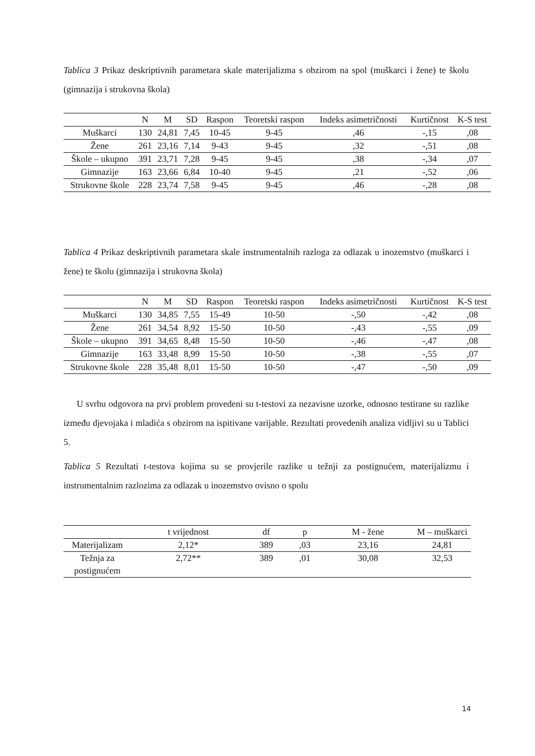Tablica 3 Prikaz deskriptivnih parametara skale materijalizma s obzirom na spol (muškarci i žene) te školu (gimnazija i strukovna škola)
| | N | M | SD | Raspon | Teoretski raspon | Indeks asimetričnosti | Kurtičnost | K-S test |
| --- | --- | --- | --- | --- | --- | --- | --- | --- |
| Muškarci | 130 | 24,81 | 7,45 | 10-45 | 9-45 | ,46 | -,15 | ,08 |
| Žene | 261 | 23,16 | 7,14 | 9-43 | 9-45 | ,32 | -,51 | ,08 |
| Škole – ukupno | 391 | 23,71 | 7,28 | 9-45 | 9-45 | ,38 | -,34 | ,07 |
| Gimnazije | 163 | 23,66 | 6,84 | 10-40 | 9-45 | ,21 | -,52 | ,06 |
| Strukovne škole | 228 | 23,74 | 7,58 | 9-45 | 9-45 | ,46 | -,28 | ,08 |
Tablica 4 Prikaz deskriptivnih parametara skale instrumentalnih razloga za odlazak u inozemstvo (muškarci i žene) te školu (gimnazija i strukovna škola)
| | N | M | SD | Raspon | Teoretski raspon | Indeks asimetričnosti | Kurtičnost | K-S test |
| --- | --- | --- | --- | --- | --- | --- | --- | --- |
| Muškarci | 130 | 34,85 | 7,55 | 15-49 | 10-50 | -,50 | -,42 | ,08 |
| Žene | 261 | 34,54 | 8,92 | 15-50 | 10-50 | -,43 | -,55 | ,09 |
| Škole – ukupno | 391 | 34,65 | 8,48 | 15-50 | 10-50 | -,46 | -,47 | ,08 |
| Gimnazije | 163 | 33,48 | 8,99 | 15-50 | 10-50 | -,38 | -,55 | ,07 |
| Strukovne škole | 228 | 35,48 | 8,01 | 15-50 | 10-50 | -,47 | -,50 | ,09 |
U svrhu odgovora na prvi problem provedeni su t-testovi za nezavisne uzorke, odnosno testirane su razlike između djevojaka i mladića s obzirom na ispitivane varijable. Rezultati provedenih analiza vidljivi su u Tablici 5.
Tablica 5 Rezultati t-testova kojima su se provjerile razlike u težnji za postignućem, materijalizmu i instrumentalnim razlozima za odlazak u inozemstvo ovisno o spolu
| | t vrijednost | df | p | M - žene | M – muškarci |
| --- | --- | --- | --- | --- | --- |
| Materijalizam | 2,12* | 389 | ,03 | 23,16 | 24,81 |
| Težnja za postignućem | 2,72** | 389 | ,01 | 30,08 | 32,53 |
14